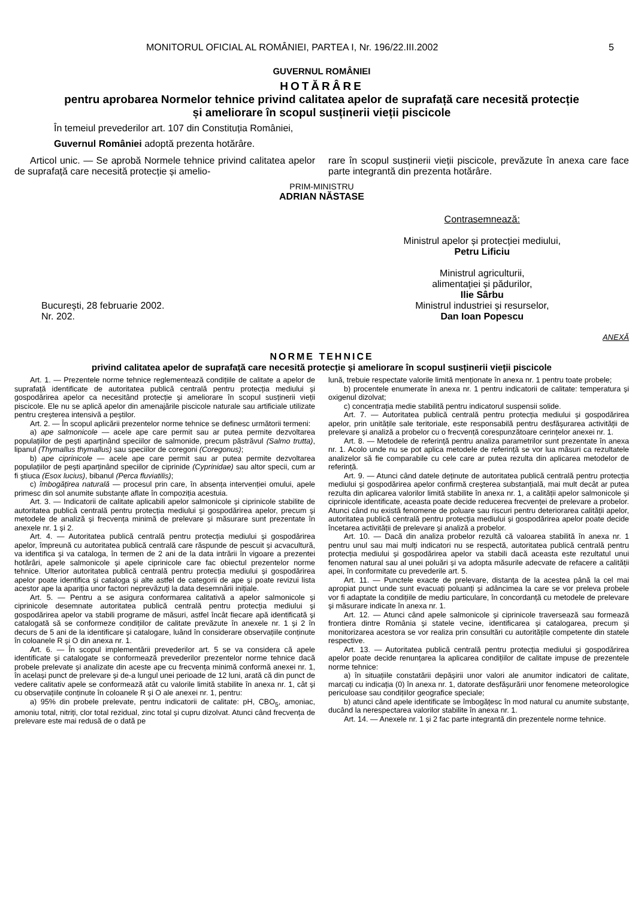MONITORUL OFICIAL AL ROMÂNIEI, PARTEA I, Nr. 196/22.III.2002 5
GUVERNUL ROMÂNIEI
HOTĂRÂRE
pentru aprobarea Normelor tehnice privind calitatea apelor de suprafață care necesită protecție
și ameliorare în scopul susținerii vieții piscicole
În temeiul prevederilor art. 107 din Constituția României,
Guvernul României adoptă prezenta hotărâre.
Articol unic. — Se aprobă Normele tehnice privind calitatea apelor de suprafață care necesită protecție și amelio-
rare în scopul susținerii vieții piscicole, prevăzute în anexa care face parte integrantă din prezenta hotărâre.
PRIM-MINISTRU
ADRIAN NĂSTASE
București, 28 februarie 2002.
Nr. 202.
Contrasemnează:
Ministrul apelor și protecției mediului,
Petru Lificiu
Ministrul agriculturii,
alimentației și pădurilor,
Ilie Sârbu
Ministrul industriei și resurselor,
Dan Ioan Popescu
ANEXĂ
NORME TEHNICE
privind calitatea apelor de suprafață care necesită protecție și ameliorare în scopul susținerii vieții piscicole
Art. 1. — Prezentele norme tehnice reglementează condițiile de calitate a apelor de suprafață identificate de autoritatea publică centrală pentru protecția mediului și gospodărirea apelor ca necesitând protecție și ameliorare în scopul susținerii vieții piscicole. Ele nu se aplică apelor din amenajările piscicole naturale sau artificiale utilizate pentru creșterea intensivă a peștilor.
Art. 2. — În scopul aplicării prezentelor norme tehnice se definesc următorii termeni:
a) ape salmonicole — acele ape care permit sau ar putea permite dezvoltarea populațiilor de pești aparținând speciilor de salmonide, precum păstrăvul (Salmo trutta), lipanul (Thymallus thymallus) sau speciilor de coregoni (Coregonus);
b) ape ciprinicole — acele ape care permit sau ar putea permite dezvoltarea populațiilor de pești aparținând speciilor de ciprinide (Cyprinidae) sau altor specii, cum ar fi știuca (Esox lucius), bibanul (Perca fluviatilis);
c) îmbogățirea naturală — procesul prin care, în absența intervenției omului, apele primesc din sol anumite substanțe aflate în compoziția acestuia.
Art. 3. — Indicatorii de calitate aplicabili apelor salmonicole și ciprinicole stabilite de autoritatea publică centrală pentru protecția mediului și gospodărirea apelor, precum și metodele de analiză și frecvența minimă de prelevare și măsurare sunt prezentate în anexele nr. 1 și 2.
Art. 4. — Autoritatea publică centrală pentru protecția mediului și gospodărirea apelor, împreună cu autoritatea publică centrală care răspunde de pescuit și acvacultură, va identifica și va cataloga, în termen de 2 ani de la data intrării în vigoare a prezentei hotărâri, apele salmonicole și apele ciprinicole care fac obiectul prezentelor norme tehnice. Ulterior autoritatea publică centrală pentru protecția mediului și gospodărirea apelor poate identifica și cataloga și alte astfel de categorii de ape și poate revizui lista acestor ape la apariția unor factori neprevăzuți la data desemnării inițiale.
Art. 5. — Pentru a se asigura conformarea calitativă a apelor salmonicole și ciprinicole desemnate autoritatea publică centrală pentru protecția mediului și gospodărirea apelor va stabili programe de măsuri, astfel încât fiecare apă identificată și catalogată să se conformeze condițiilor de calitate prevăzute în anexele nr. 1 și 2 în decurs de 5 ani de la identificare și catalogare, luând în considerare observațiile conținute în coloanele R și O din anexa nr. 1.
Art. 6. — În scopul implementării prevederilor art. 5 se va considera că apele identificate și catalogate se conformează prevederilor prezentelor norme tehnice dacă probele prelevate și analizate din aceste ape cu frecvența minimă conformă anexei nr. 1, în același punct de prelevare și de-a lungul unei perioade de 12 luni, arată că din punct de vedere calitativ apele se conformează atât cu valorile limită stabilite în anexa nr. 1, cât și cu observațiile conținute în coloanele R și O ale anexei nr. 1, pentru:
a) 95% din probele prelevate, pentru indicatorii de calitate: pH, CBO<sub>5</sub>, amoniac, amoniu total, nitriți, clor total rezidual, zinc total și cupru dizolvat. Atunci când frecvența de prelevare este mai redusă de o dată pe
lună, trebuie respectate valorile limită menționate în anexa nr. 1 pentru toate probele;
b) procentele enumerate în anexa nr. 1 pentru indicatorii de calitate: temperatura și oxigenul dizolvat;
c) concentrația medie stabilită pentru indicatorul suspensii solide.
Art. 7. — Autoritatea publică centrală pentru protecția mediului și gospodărirea apelor, prin unitățile sale teritoriale, este responsabilă pentru desfășurarea activității de prelevare și analiză a probelor cu o frecvență corespunzătoare cerințelor anexei nr. 1.
Art. 8. — Metodele de referință pentru analiza parametrilor sunt prezentate în anexa nr. 1. Acolo unde nu se pot aplica metodele de referință se vor lua măsuri ca rezultatele analizelor să fie comparabile cu cele care ar putea rezulta din aplicarea metodelor de referință.
Art. 9. — Atunci când datele deținute de autoritatea publică centrală pentru protecția mediului și gospodărirea apelor confirmă creșterea substanțială, mai mult decât ar putea rezulta din aplicarea valorilor limită stabilite în anexa nr. 1, a calității apelor salmonicole și ciprinicole identificate, aceasta poate decide reducerea frecvenței de prelevare a probelor. Atunci când nu există fenomene de poluare sau riscuri pentru deteriorarea calității apelor, autoritatea publică centrală pentru protecția mediului și gospodărirea apelor poate decide încetarea activității de prelevare și analiză a probelor.
Art. 10. — Dacă din analiza probelor rezultă că valoarea stabilită în anexa nr. 1 pentru unul sau mai mulți indicatori nu se respectă, autoritatea publică centrală pentru protecția mediului și gospodărirea apelor va stabili dacă aceasta este rezultatul unui fenomen natural sau al unei poluări și va adopta măsurile adecvate de refacere a calității apei, în conformitate cu prevederile art. 5.
Art. 11. — Punctele exacte de prelevare, distanța de la acestea până la cel mai apropiat punct unde sunt evacuați poluanți și adâncimea la care se vor preleva probele vor fi adaptate la condițiile de mediu particulare, în concordanță cu metodele de prelevare și măsurare indicate în anexa nr. 1.
Art. 12. — Atunci când apele salmonicole și ciprinicole traversează sau formează frontiera dintre România și statele vecine, identificarea și catalogarea, precum și monitorizarea acestora se vor realiza prin consultări cu autoritățile competente din statele respective.
Art. 13. — Autoritatea publică centrală pentru protecția mediului și gospodărirea apelor poate decide renunțarea la aplicarea condițiilor de calitate impuse de prezentele norme tehnice:
a) în situațiile constatării depășirii unor valori ale anumitor indicatori de calitate, marcați cu indicația (0) în anexa nr. 1, datorate desfășurării unor fenomene meteorologice periculoase sau condițiilor geografice speciale;
b) atunci când apele identificate se îmbogățesc în mod natural cu anumite substanțe, ducând la nerespectarea valorilor stabilite în anexa nr. 1.
Art. 14. — Anexele nr. 1 și 2 fac parte integrantă din prezentele norme tehnice.